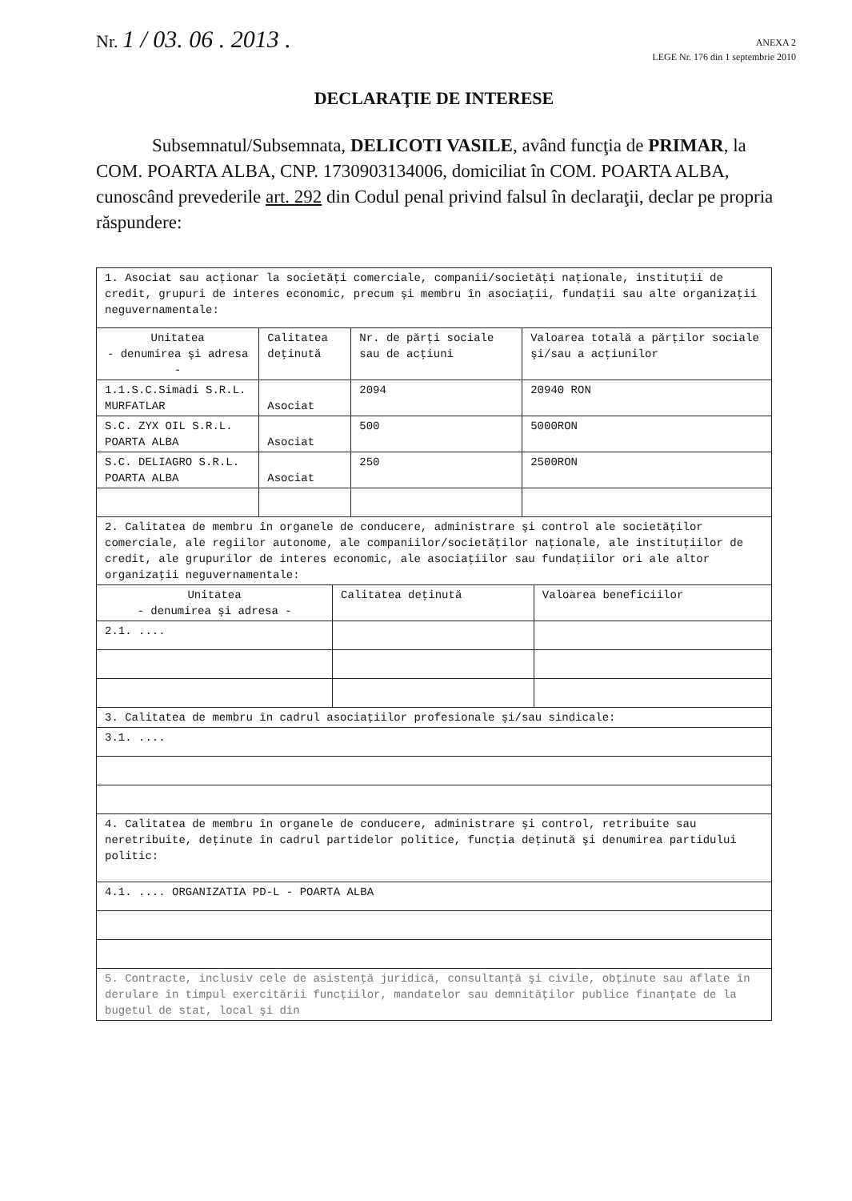Nr. 1 / 03. 06 . 2013 .
ANEXA 2
LEGE Nr. 176 din 1 septembrie 2010
DECLARAŢIE DE INTERESE
Subsemnatul/Subsemnata, DELICOTI VASILE, având funcţia de PRIMAR, la COM. POARTA ALBA, CNP. 1730903134006, domiciliat în COM. POARTA ALBA, cunoscând prevederile art. 292 din Codul penal privind falsul în declaraţii, declar pe propria răspundere:
| 1. Asociat sau acţionar la societăţi comerciale, companii/societăţi naţionale, instituţii de credit, grupuri de interes economic, precum şi membru în asociaţii, fundaţii sau alte organizaţii neguvernamentale: | | | |
| Unitatea - denumirea şi adresa - | Calitatea deţinută | Nr. de părţi sociale sau de acţiuni | Valoarea totală a părţilor sociale şi/sau a acţiunilor |
| 1.1.S.C.Simadi S.R.L. MURFATLAR | Asociat | 2094 | 20940 RON |
| S.C. ZYX OIL S.R.L. POARTA ALBA | Asociat | 500 | 5000RON |
| S.C. DELIAGRO S.R.L. POARTA ALBA | Asociat | 250 | 2500RON |
| 2. Calitatea de membru în organele de conducere, administrare şi control ale societăţilor comerciale, ale regiilor autonome, ale companiilor/societăţilor naţionale, ale instituţiilor de credit, ale grupurilor de interes economic, ale asociaţiilor sau fundaţiilor ori ale altor organizaţii neguvernamentale: | | |
| Unitatea - denumirea şi adresa - | Calitatea deţinută | Valoarea beneficiilor |
| 2.1. .... | | |
| 3. Calitatea de membru în cadrul asociaţiilor profesionale şi/sau sindicale: | | |
| 3.1. .... | | |
| 4. Calitatea de membru în organele de conducere, administrare şi control, retribuite sau neretribuite, deţinute în cadrul partidelor politice, funcţia deţinută şi denumirea partidului politic: | | |
| 4.1. .... ORGANIZATIA PD-L - POARTA ALBA | | |
| 5. Contracte, inclusiv cele de asistenţă juridică, consultanţă şi civile, obţinute sau aflate în derulare în timpul exercitării funcţiilor, mandatelor sau demnităţilor publice finanţate de la bugetul de stat, local şi din | | |